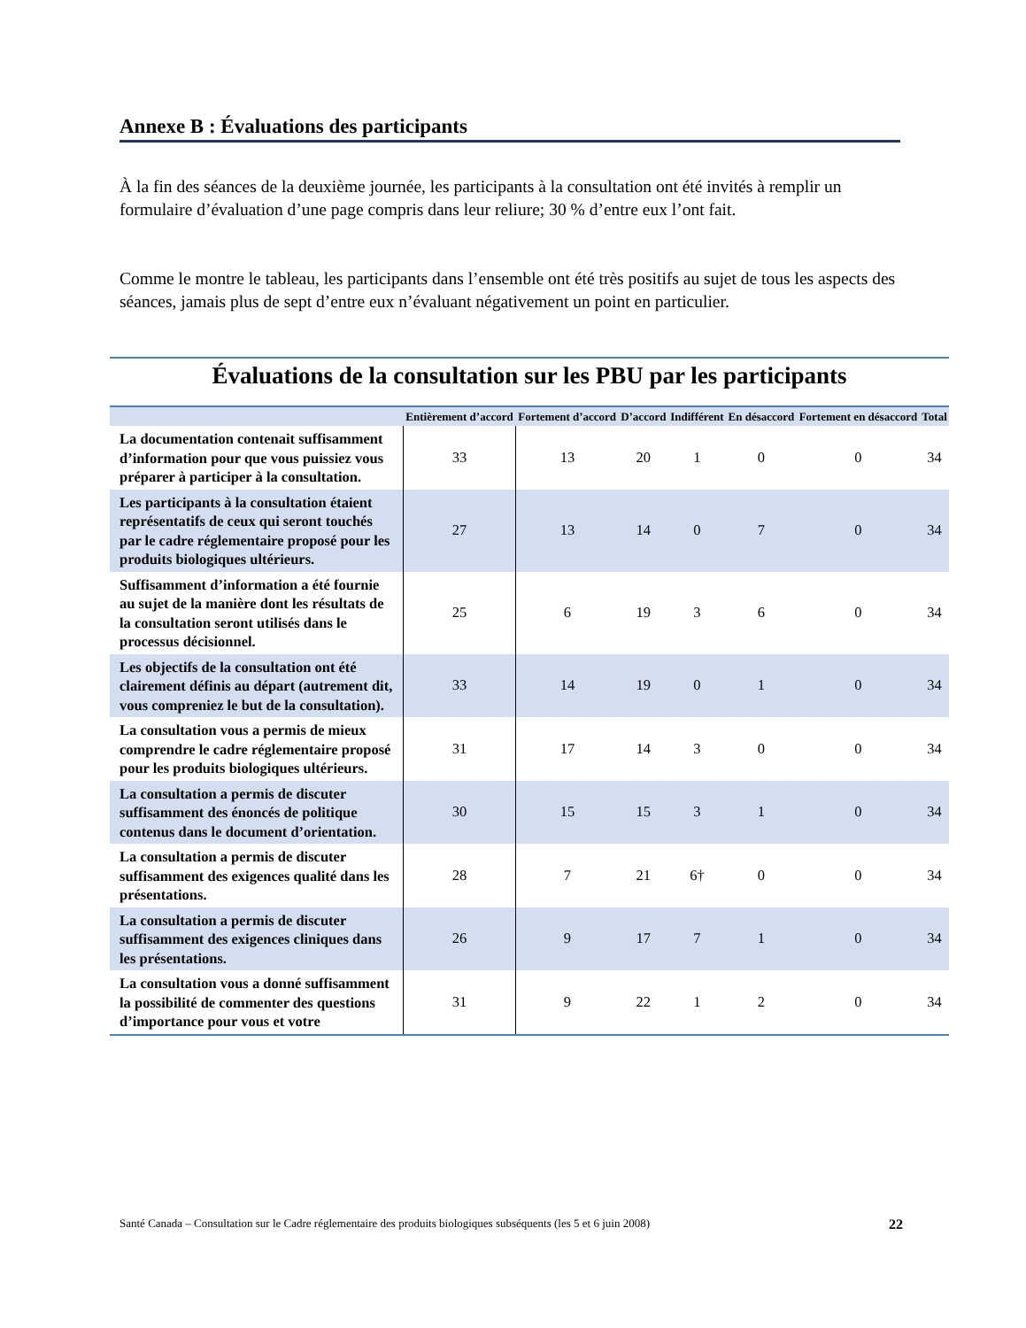Annexe B : Évaluations des participants
À la fin des séances de la deuxième journée, les participants à la consultation ont été invités à remplir un formulaire d’évaluation d’une page compris dans leur reliure; 30 % d’entre eux l’ont fait.
Comme le montre le tableau, les participants dans l’ensemble ont été très positifs au sujet de tous les aspects des séances, jamais plus de sept d’entre eux n’évaluant négativement un point en particulier.
Évaluations de la consultation sur les PBU par les participants
| | Entièrement d’accord | Fortement d’accord | D’accord | Indifférent | En désaccord | Fortement en désaccord | Total |
| --- | --- | --- | --- | --- | --- | --- | --- |
| La documentation contenait suffisamment d’information pour que vous puissiez vous préparer à participer à la consultation. | 33 | 13 | 20 | 1 | 0 | 0 | 34 |
| Les participants à la consultation étaient représentatifs de ceux qui seront touchés par le cadre réglementaire proposé pour les produits biologiques ultérieurs. | 27 | 13 | 14 | 0 | 7 | 0 | 34 |
| Suffisamment d’information a été fournie au sujet de la manière dont les résultats de la consultation seront utilisés dans le processus décisionnel. | 25 | 6 | 19 | 3 | 6 | 0 | 34 |
| Les objectifs de la consultation ont été clairement définis au départ (autrement dit, vous compreniez le but de la consultation). | 33 | 14 | 19 | 0 | 1 | 0 | 34 |
| La consultation vous a permis de mieux comprendre le cadre réglementaire proposé pour les produits biologiques ultérieurs. | 31 | 17 | 14 | 3 | 0 | 0 | 34 |
| La consultation a permis de discuter suffisamment des énoncés de politique contenus dans le document d’orientation. | 30 | 15 | 15 | 3 | 1 | 0 | 34 |
| La consultation a permis de discuter suffisamment des exigences qualité dans les présentations. | 28 | 7 | 21 | 6† | 0 | 0 | 34 |
| La consultation a permis de discuter suffisamment des exigences cliniques dans les présentations. | 26 | 9 | 17 | 7 | 1 | 0 | 34 |
| La consultation vous a donné suffisamment la possibilité de commenter des questions d’importance pour vous et votre | 31 | 9 | 22 | 1 | 2 | 0 | 34 |
Santé Canada – Consultation sur le Cadre réglementaire des produits biologiques subséquents (les 5 et 6 juin 2008) 22